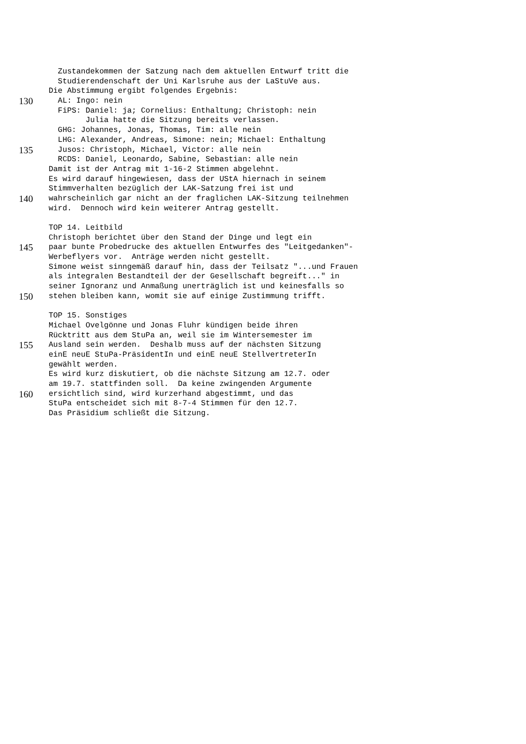Zustandekommen der Satzung nach dem aktuellen Entwurf tritt die
Studierendenschaft der Uni Karlsruhe aus der LaStuVe aus.
Die Abstimmung ergibt folgendes Ergebnis:
130 AL: Ingo: nein
FiPS: Daniel: ja; Cornelius: Enthaltung; Christoph: nein
Julia hatte die Sitzung bereits verlassen.
GHG: Johannes, Jonas, Thomas, Tim: alle nein
LHG: Alexander, Andreas, Simone: nein; Michael: Enthaltung
135 Jusos: Christoph, Michael, Victor: alle nein
RCDS: Daniel, Leonardo, Sabine, Sebastian: alle nein
Damit ist der Antrag mit 1-16-2 Stimmen abgelehnt.
Es wird darauf hingewiesen, dass der UStA hiernach in seinem
Stimmverhalten bezüglich der LAK-Satzung frei ist und
140 wahrscheinlich gar nicht an der fraglichen LAK-Sitzung teilnehmen
wird. Dennoch wird kein weiterer Antrag gestellt.
TOP 14. Leitbild
Christoph berichtet über den Stand der Dinge und legt ein
145 paar bunte Probedrucke des aktuellen Entwurfes des "Leitgedanken"-
Werbeflyers vor. Anträge werden nicht gestellt.
Simone weist sinngemäß darauf hin, dass der Teilsatz "...und Frauen
als integralen Bestandteil der der Gesellschaft begreift..." in
seiner Ignoranz und Anmaßung unerträglich ist und keinesfalls so
150 stehen bleiben kann, womit sie auf einige Zustimmung trifft.
TOP 15. Sonstiges
Michael Ovelgönne und Jonas Fluhr kündigen beide ihren
Rücktritt aus dem StuPa an, weil sie im Wintersemester im
155 Ausland sein werden. Deshalb muss auf der nächsten Sitzung
einE neuE StuPa-PräsidentIn und einE neuE StellvertreterIn
gewählt werden.
Es wird kurz diskutiert, ob die nächste Sitzung am 12.7. oder
am 19.7. stattfinden soll. Da keine zwingenden Argumente
160 ersichtlich sind, wird kurzerhand abgestimmt, und das
StuPa entscheidet sich mit 8-7-4 Stimmen für den 12.7.
Das Präsidium schließt die Sitzung.